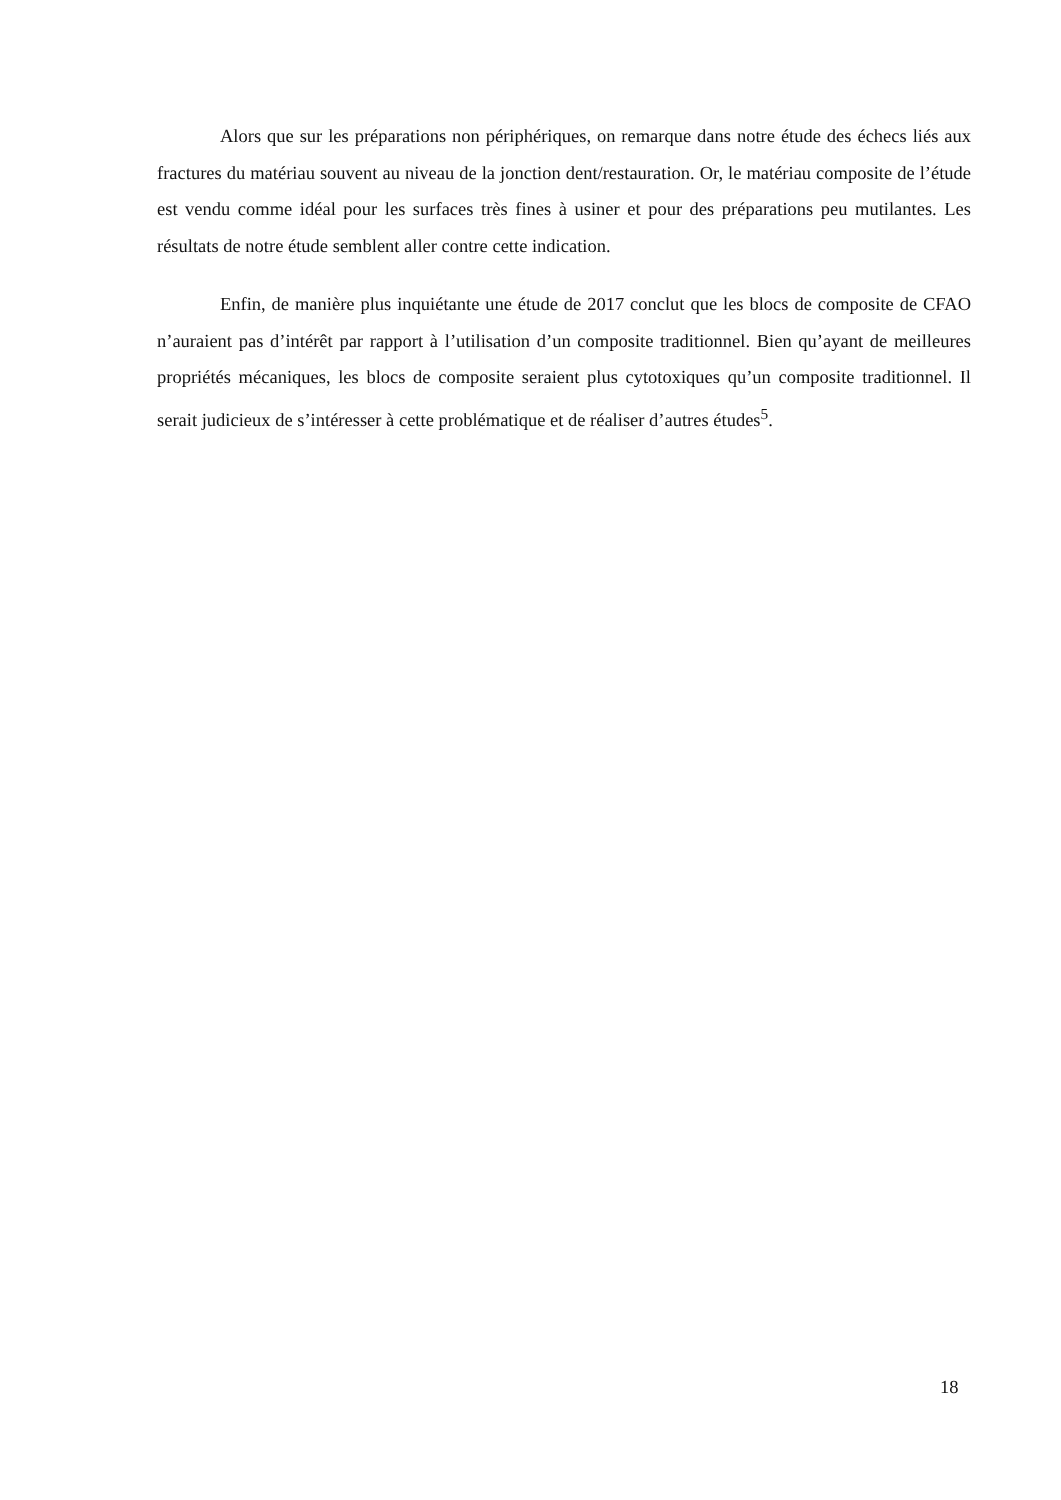Alors que sur les préparations non périphériques, on remarque dans notre étude des échecs liés aux fractures du matériau souvent au niveau de la jonction dent/restauration. Or, le matériau composite de l’étude est vendu comme idéal pour les surfaces très fines à usiner et pour des préparations peu mutilantes. Les résultats de notre étude semblent aller contre cette indication.
Enfin, de manière plus inquiétante une étude de 2017 conclut que les blocs de composite de CFAO n’auraient pas d’intérêt par rapport à l’utilisation d’un composite traditionnel. Bien qu’ayant de meilleures propriétés mécaniques, les blocs de composite seraient plus cytotoxiques qu’un composite traditionnel. Il serait judicieux de s’intéresser à cette problématique et de réaliser d’autres études<sup>5</sup>.
18